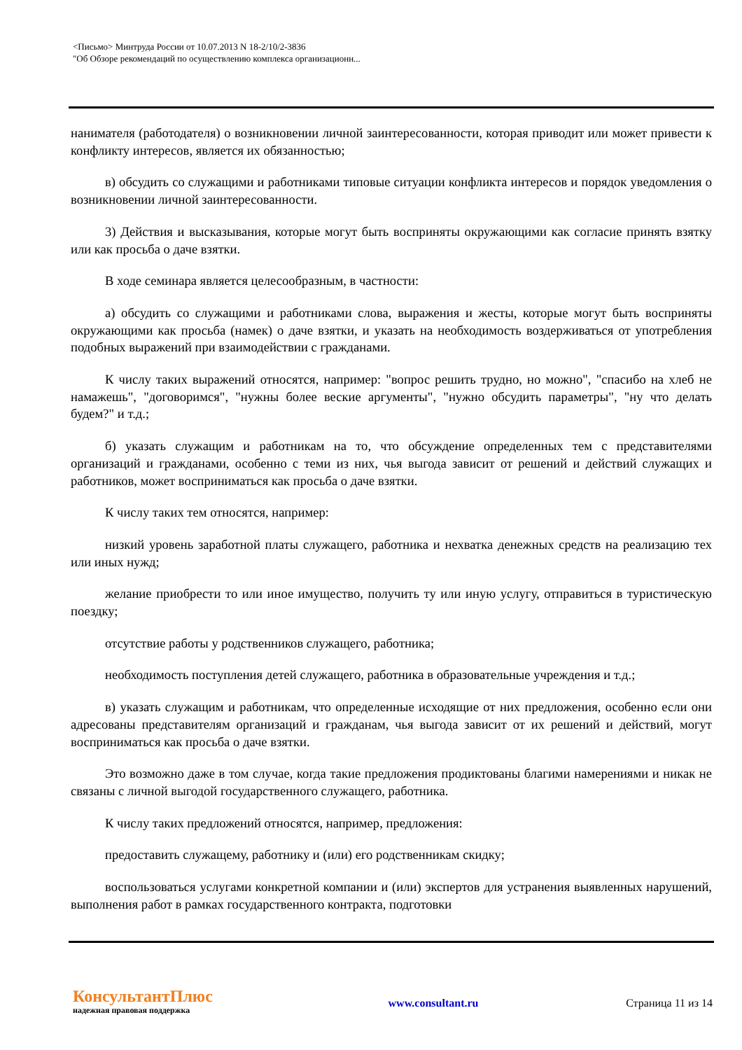<Письмо> Минтруда России от 10.07.2013 N 18-2/10/2-3836
"Об Обзоре рекомендаций по осуществлению комплекса организационн...
нанимателя (работодателя) о возникновении личной заинтересованности, которая приводит или может привести к конфликту интересов, является их обязанностью;
в) обсудить со служащими и работниками типовые ситуации конфликта интересов и порядок уведомления о возникновении личной заинтересованности.
3) Действия и высказывания, которые могут быть восприняты окружающими как согласие принять взятку или как просьба о даче взятки.
В ходе семинара является целесообразным, в частности:
а) обсудить со служащими и работниками слова, выражения и жесты, которые могут быть восприняты окружающими как просьба (намек) о даче взятки, и указать на необходимость воздерживаться от употребления подобных выражений при взаимодействии с гражданами.
К числу таких выражений относятся, например: "вопрос решить трудно, но можно", "спасибо на хлеб не намажешь", "договоримся", "нужны более веские аргументы", "нужно обсудить параметры", "ну что делать будем?" и т.д.;
б) указать служащим и работникам на то, что обсуждение определенных тем с представителями организаций и гражданами, особенно с теми из них, чья выгода зависит от решений и действий служащих и работников, может восприниматься как просьба о даче взятки.
К числу таких тем относятся, например:
низкий уровень заработной платы служащего, работника и нехватка денежных средств на реализацию тех или иных нужд;
желание приобрести то или иное имущество, получить ту или иную услугу, отправиться в туристическую поездку;
отсутствие работы у родственников служащего, работника;
необходимость поступления детей служащего, работника в образовательные учреждения и т.д.;
в) указать служащим и работникам, что определенные исходящие от них предложения, особенно если они адресованы представителям организаций и гражданам, чья выгода зависит от их решений и действий, могут восприниматься как просьба о даче взятки.
Это возможно даже в том случае, когда такие предложения продиктованы благими намерениями и никак не связаны с личной выгодой государственного служащего, работника.
К числу таких предложений относятся, например, предложения:
предоставить служащему, работнику и (или) его родственникам скидку;
воспользоваться услугами конкретной компании и (или) экспертов для устранения выявленных нарушений, выполнения работ в рамках государственного контракта, подготовки
КонсультантПлюс
надежная правовая поддержка
www.consultant.ru Страница 11 из 14